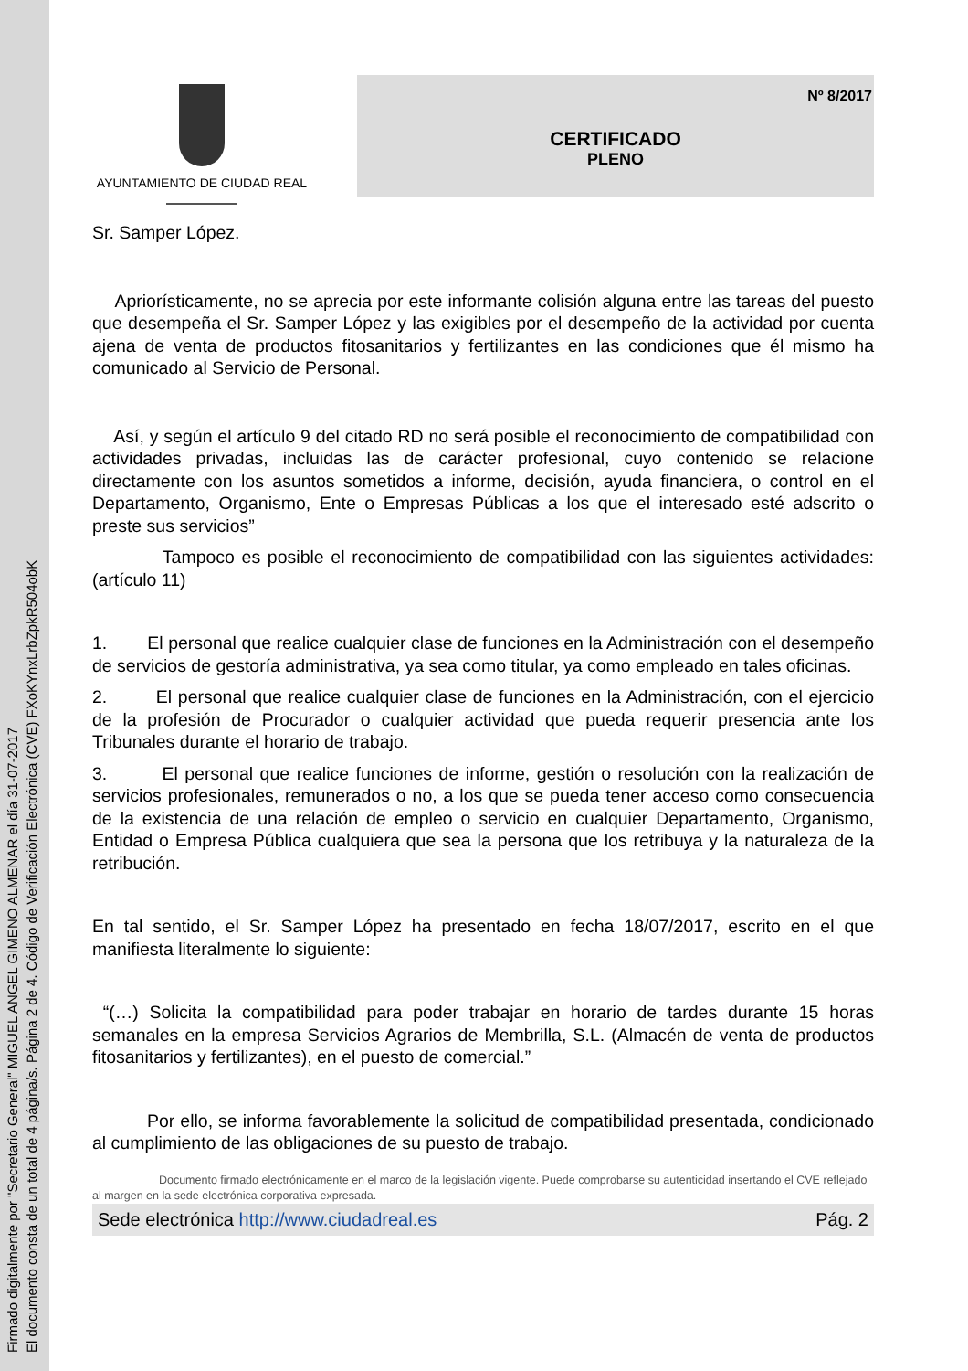Firmado digitalmente por "Secretario General" MIGUEL ANGEL GIMENO ALMENAR el día 31-07-2017
El documento consta de un total de 4 página/s. Página 2 de 4. Código de Verificación Electrónica (CVE) FXoKYnxLrbZpkR504obK
AYUNTAMIENTO DE CIUDAD REAL
Nº 8/2017
CERTIFICADO
PLENO
Sr. Samper López.
Apriorísticamente, no se aprecia por este informante colisión alguna entre las tareas del puesto que desempeña el Sr. Samper López y las exigibles por el desempeño de la actividad por cuenta ajena de venta de productos fitosanitarios y fertilizantes en las condiciones que él mismo ha comunicado al Servicio de Personal.
Así, y según el artículo 9 del citado RD no será posible el reconocimiento de compatibilidad con actividades privadas, incluidas las de carácter profesional, cuyo contenido se relacione directamente con los asuntos sometidos a informe, decisión, ayuda financiera, o control en el Departamento, Organismo, Ente o Empresas Públicas a los que el interesado esté adscrito o preste sus servicios”
Tampoco es posible el reconocimiento de compatibilidad con las siguientes actividades: (artículo 11)
1. El personal que realice cualquier clase de funciones en la Administración con el desempeño de servicios de gestoría administrativa, ya sea como titular, ya como empleado en tales oficinas.
2. El personal que realice cualquier clase de funciones en la Administración, con el ejercicio de la profesión de Procurador o cualquier actividad que pueda requerir presencia ante los Tribunales durante el horario de trabajo.
3. El personal que realice funciones de informe, gestión o resolución con la realización de servicios profesionales, remunerados o no, a los que se pueda tener acceso como consecuencia de la existencia de una relación de empleo o servicio en cualquier Departamento, Organismo, Entidad o Empresa Pública cualquiera que sea la persona que los retribuya y la naturaleza de la retribución.
En tal sentido, el Sr. Samper López ha presentado en fecha 18/07/2017, escrito en el que manifiesta literalmente lo siguiente:
“(…) Solicita la compatibilidad para poder trabajar en horario de tardes durante 15 horas semanales en la empresa Servicios Agrarios de Membrilla, S.L. (Almacén de venta de productos fitosanitarios y fertilizantes), en el puesto de comercial.”
Por ello, se informa favorablemente la solicitud de compatibilidad presentada, condicionado al cumplimiento de las obligaciones de su puesto de trabajo.
Documento firmado electrónicamente en el marco de la legislación vigente. Puede comprobarse su autenticidad insertando el CVE reflejado al margen en la sede electrónica corporativa expresada.
Sede electrónica http://www.ciudadreal.es Pág. 2